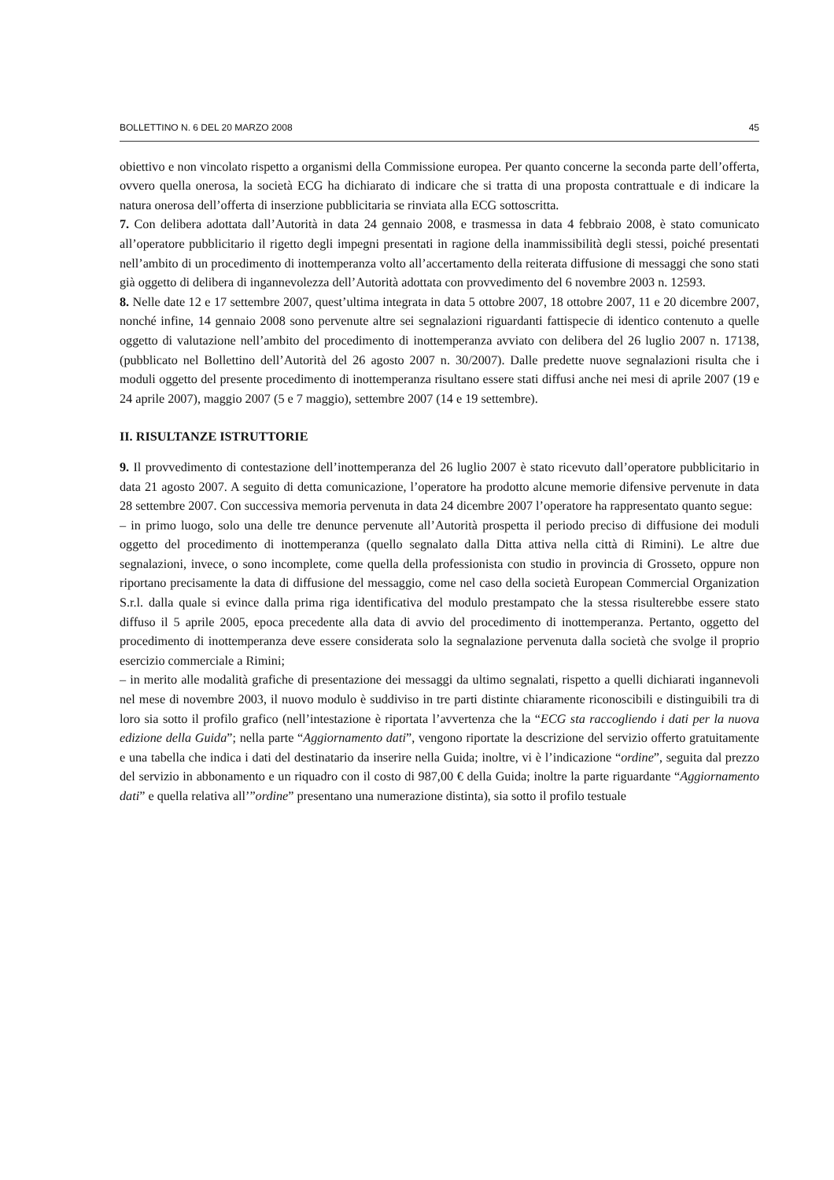BOLLETTINO N. 6 DEL 20 MARZO 2008 45
obiettivo e non vincolato rispetto a organismi della Commissione europea. Per quanto concerne la seconda parte dell’offerta, ovvero quella onerosa, la società ECG ha dichiarato di indicare che si tratta di una proposta contrattuale e di indicare la natura onerosa dell’offerta di inserzione pubblicitaria se rinviata alla ECG sottoscritta.
7. Con delibera adottata dall’Autorità in data 24 gennaio 2008, e trasmessa in data 4 febbraio 2008, è stato comunicato all’operatore pubblicitario il rigetto degli impegni presentati in ragione della inammissibilità degli stessi, poiché presentati nell’ambito di un procedimento di inottemperanza volto all’accertamento della reiterata diffusione di messaggi che sono stati già oggetto di delibera di ingannevolezza dell’Autorità adottata con provvedimento del 6 novembre 2003 n. 12593.
8. Nelle date 12 e 17 settembre 2007, quest’ultima integrata in data 5 ottobre 2007, 18 ottobre 2007, 11 e 20 dicembre 2007, nonché infine, 14 gennaio 2008 sono pervenute altre sei segnalazioni riguardanti fattispecie di identico contenuto a quelle oggetto di valutazione nell’ambito del procedimento di inottemperanza avviato con delibera del 26 luglio 2007 n. 17138, (pubblicato nel Bollettino dell’Autorità del 26 agosto 2007 n. 30/2007). Dalle predette nuove segnalazioni risulta che i moduli oggetto del presente procedimento di inottemperanza risultano essere stati diffusi anche nei mesi di aprile 2007 (19 e 24 aprile 2007), maggio 2007 (5 e 7 maggio), settembre 2007 (14 e 19 settembre).
II. RISULTANZE ISTRUTTORIE
9. Il provvedimento di contestazione dell’inottemperanza del 26 luglio 2007 è stato ricevuto dall’operatore pubblicitario in data 21 agosto 2007. A seguito di detta comunicazione, l’operatore ha prodotto alcune memorie difensive pervenute in data 28 settembre 2007. Con successiva memoria pervenuta in data 24 dicembre 2007 l’operatore ha rappresentato quanto segue:
– in primo luogo, solo una delle tre denunce pervenute all’Autorità prospetta il periodo preciso di diffusione dei moduli oggetto del procedimento di inottemperanza (quello segnalato dalla Ditta attiva nella città di Rimini). Le altre due segnalazioni, invece, o sono incomplete, come quella della professionista con studio in provincia di Grosseto, oppure non riportano precisamente la data di diffusione del messaggio, come nel caso della società European Commercial Organization S.r.l. dalla quale si evince dalla prima riga identificativa del modulo prestampato che la stessa risulterebbe essere stato diffuso il 5 aprile 2005, epoca precedente alla data di avvio del procedimento di inottemperanza. Pertanto, oggetto del procedimento di inottemperanza deve essere considerata solo la segnalazione pervenuta dalla società che svolge il proprio esercizio commerciale a Rimini;
– in merito alle modalità grafiche di presentazione dei messaggi da ultimo segnalati, rispetto a quelli dichiarati ingannevoli nel mese di novembre 2003, il nuovo modulo è suddiviso in tre parti distinte chiaramente riconoscibili e distinguibili tra di loro sia sotto il profilo grafico (nell’intestazione è riportata l’avvertenza che la “ECG sta raccogliendo i dati per la nuova edizione della Guida”; nella parte “Aggiornamento dati”, vengono riportate la descrizione del servizio offerto gratuitamente e una tabella che indica i dati del destinatario da inserire nella Guida; inoltre, vi è l’indicazione “ordine”, seguita dal prezzo del servizio in abbonamento e un riquadro con il costo di 987,00 € della Guida; inoltre la parte riguardante “Aggiornamento dati” e quella relativa all’”ordine” presentano una numerazione distinta), sia sotto il profilo testuale